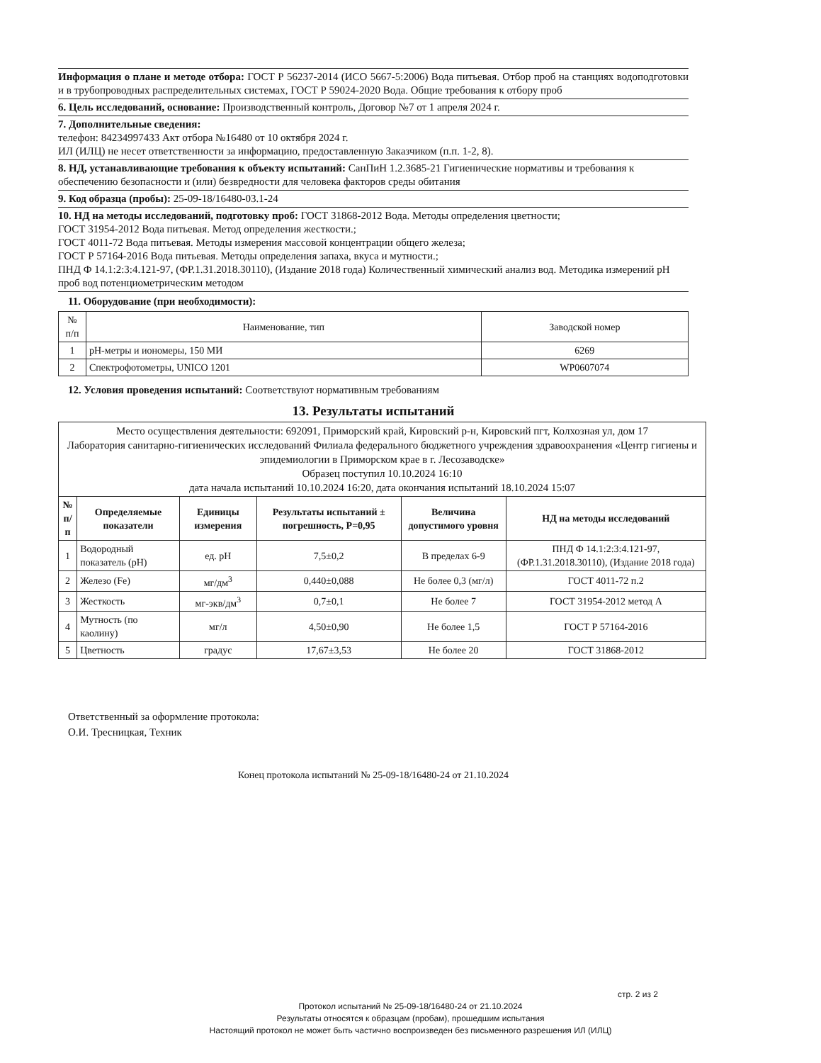Информация о плане и методе отбора: ГОСТ Р 56237-2014 (ИСО 5667-5:2006) Вода питьевая. Отбор проб на станциях водоподготовки и в трубопроводных распределительных системах, ГОСТ Р 59024-2020 Вода. Общие требования к отбору проб
6. Цель исследований, основание: Производственный контроль, Договор №7 от 1 апреля 2024 г.
7. Дополнительные сведения:
телефон: 84234997433 Акт отбора №16480 от 10 октября 2024 г.
ИЛ (ИЛЦ) не несет ответственности за информацию, предоставленную Заказчиком (п.п. 1-2, 8).
8. НД, устанавливающие требования к объекту испытаний: СанПиН 1.2.3685-21 Гигиенические нормативы и требования к обеспечению безопасности и (или) безвредности для человека факторов среды обитания
9. Код образца (пробы): 25-09-18/16480-03.1-24
10. НД на методы исследований, подготовку проб: ГОСТ 31868-2012 Вода. Методы определения цветности;
ГОСТ 31954-2012 Вода питьевая. Метод определения жесткости.;
ГОСТ 4011-72 Вода питьевая. Методы измерения массовой концентрации общего железа;
ГОСТ Р 57164-2016 Вода питьевая. Методы определения запаха, вкуса и мутности.;
ПНД Ф 14.1:2:3:4.121-97, (ФР.1.31.2018.30110), (Издание 2018 года) Количественный химический анализ вод. Методика измерений pH проб вод потенциометрическим методом
11. Оборудование (при необходимости):
| № п/п | Наименование, тип | Заводской номер |
| 1 | pH-метры и иономеры, 150 МИ | 6269 |
| 2 | Спектрофотометры, UNICO 1201 | WP0607074 |
12. Условия проведения испытаний: Соответствуют нормативным требованиям
13. Результаты испытаний
| Место осуществления деятельности: 692091, Приморский край, Кировский р-н, Кировский пгт, Колхозная ул, дом 17 Лаборатория санитарно-гигиенических исследований Филиала федерального бюджетного учреждения здравоохранения «Центр гигиены и эпидемиологии в Приморском крае в г. Лесозаводске» Образец поступил 10.10.2024 16:10 дата начала испытаний 10.10.2024 16:20, дата окончания испытаний 18.10.2024 15:07 | | | | | |
| № п/п | Определяемые показатели | Единицы измерения | Результаты испытаний ± погрешность, Р=0,95 | Величина допустимого уровня | НД на методы исследований |
| 1 | Водородный показатель (pH) | ед. pH | 7,5±0,2 | В пределах 6-9 | ПНД Ф 14.1:2:3:4.121-97, (ФР.1.31.2018.30110), (Издание 2018 года) |
| 2 | Железо (Fe) | мг/дм<sup>3</sup> | 0,440±0,088 | Не более 0,3 (мг/л) | ГОСТ 4011-72 п.2 |
| 3 | Жесткость | мг-экв/дм<sup>3</sup> | 0,7±0,1 | Не более 7 | ГОСТ 31954-2012 метод А |
| 4 | Мутность (по каолину) | мг/л | 4,50±0,90 | Не более 1,5 | ГОСТ Р 57164-2016 |
| 5 | Цветность | градус | 17,67±3,53 | Не более 20 | ГОСТ 31868-2012 |
Ответственный за оформление протокола:
О.И. Тресницкая, Техник
Конец протокола испытаний № 25-09-18/16480-24 от 21.10.2024
стр. 2 из 2
Протокол испытаний № 25-09-18/16480-24 от 21.10.2024
Результаты относятся к образцам (пробам), прошедшим испытания
Настоящий протокол не может быть частично воспроизведен без письменного разрешения ИЛ (ИЛЦ)